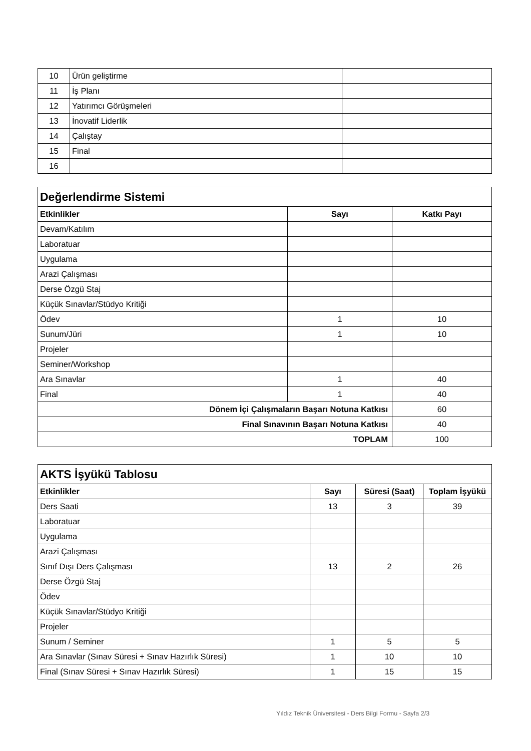| 10 | Ürün geliştirme | |
| 11 | İş Planı | |
| 12 | Yatırımcı Görüşmeleri | |
| 13 | İnovatif Liderlik | |
| 14 | Çalıştay | |
| 15 | Final | |
| 16 | | |
| Değerlendirme Sistemi | | |
| Etkinlikler | Sayı | Katkı Payı |
| Devam/Katılım | | |
| Laboratuar | | |
| Uygulama | | |
| Arazi Çalışması | | |
| Derse Özgü Staj | | |
| Küçük Sınavlar/Stüdyo Kritiği | | |
| Ödev | 1 | 10 |
| Sunum/Jüri | 1 | 10 |
| Projeler | | |
| Seminer/Workshop | | |
| Ara Sınavlar | 1 | 40 |
| Final | 1 | 40 |
| Dönem İçi Çalışmaların Başarı Notuna Katkısı | | 60 |
| Final Sınavının Başarı Notuna Katkısı | | 40 |
| TOPLAM | | 100 |
| AKTS İşyükü Tablosu | | | |
| Etkinlikler | Sayı | Süresi (Saat) | Toplam İşyükü |
| Ders Saati | 13 | 3 | 39 |
| Laboratuar | | | |
| Uygulama | | | |
| Arazi Çalışması | | | |
| Sınıf Dışı Ders Çalışması | 13 | 2 | 26 |
| Derse Özgü Staj | | | |
| Ödev | | | |
| Küçük Sınavlar/Stüdyo Kritiği | | | |
| Projeler | | | |
| Sunum / Seminer | 1 | 5 | 5 |
| Ara Sınavlar (Sınav Süresi + Sınav Hazırlık Süresi) | 1 | 10 | 10 |
| Final (Sınav Süresi + Sınav Hazırlık Süresi) | 1 | 15 | 15 |
Yıldız Teknik Üniversitesi - Ders Bilgi Formu - Sayfa 2/3